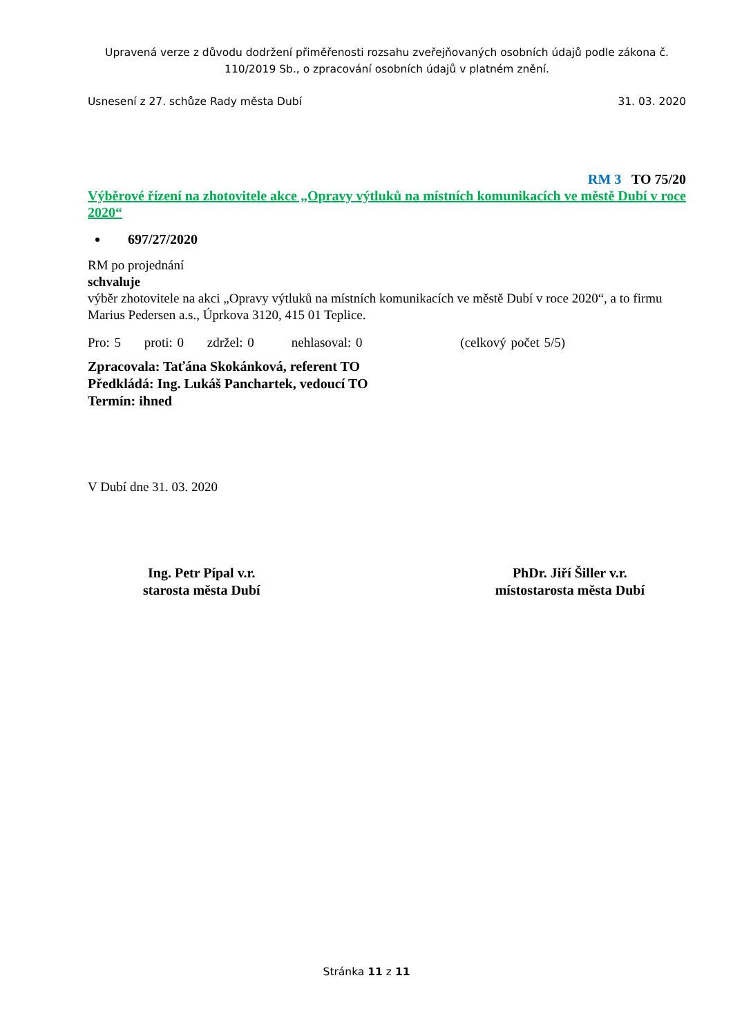Upravená verze z důvodu dodržení přiměřenosti rozsahu zveřejňovaných osobních údajů podle zákona č. 110/2019 Sb., o zpracování osobních údajů v platném znění.
Usnesení z 27. schůze Rady města Dubí 31. 03. 2020
RM 3 TO 75/20
Výběrové řízení na zhotovitele akce „Opravy výtluků na místních komunikacích ve městě Dubí v roce 2020“
697/27/2020
RM po projednání
schvaluje
výběr zhotovitele na akci „Opravy výtluků na místních komunikacích ve městě Dubí v roce 2020“, a to firmu Marius Pedersen a.s., Úprkova 3120, 415 01 Teplice.
Pro: 5 proti: 0 zdržel: 0 nehlasoval: 0 (celkový počet 5/5)
Zpracovala: Taťána Skokánková, referent TO
Předkládá: Ing. Lukáš Panchartek, vedoucí TO
Termín: ihned
V Dubí dne 31. 03. 2020
Ing. Petr Pípal v.r.
starosta města Dubí
PhDr. Jiří Šiller v.r.
místostarosta města Dubí
Stránka 11 z 11